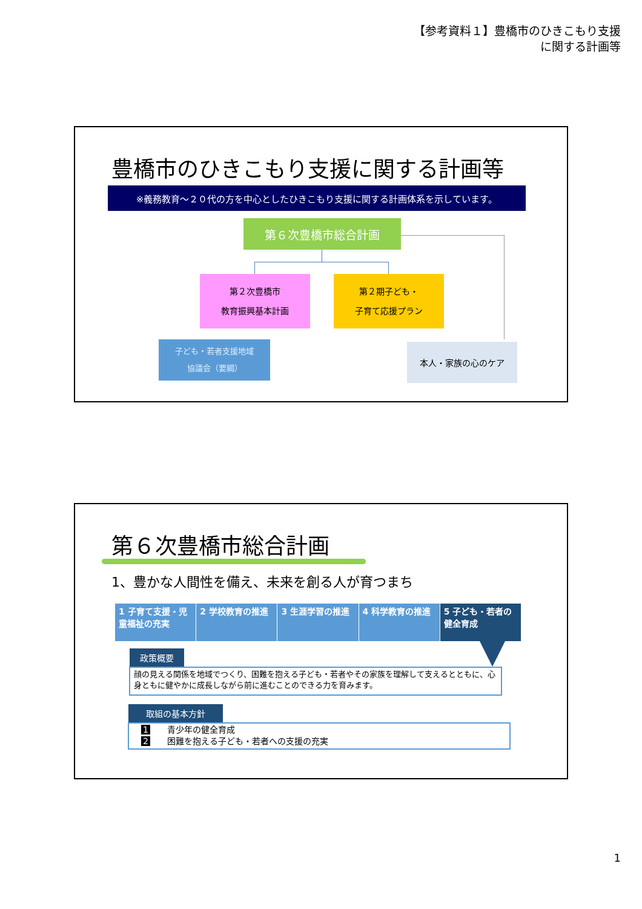【参考資料１】豊橋市のひきこもり支援
に関する計画等
豊橋市のひきこもり支援に関する計画等
※義務教育～２０代の方を中心としたひきこもり支援に関する計画体系を示しています。
第６次豊橋市総合計画
第２次豊橋市
教育振興基本計画
第２期子ども・
子育て応援プラン
子ども・若者支援地域
協議会（要綱）
本人・家族の心のケア
第６次豊橋市総合計画
1、豊かな人間性を備え、未来を創る人が育つまち
1 子育て支援・児童福祉の充実 2 学校教育の推進 3 生涯学習の推進 4 科学教育の推進 5 子ども・若者の健全育成
政策概要
顔の見える関係を地域でつくり、困難を抱える子ども・若者やその家族を理解して支えるとともに、心身ともに健やかに成長しながら前に進むことのできる力を育みます。
取組の基本方針
1　　青少年の健全育成
2　　困難を抱える子ども・若者への支援の充実
1